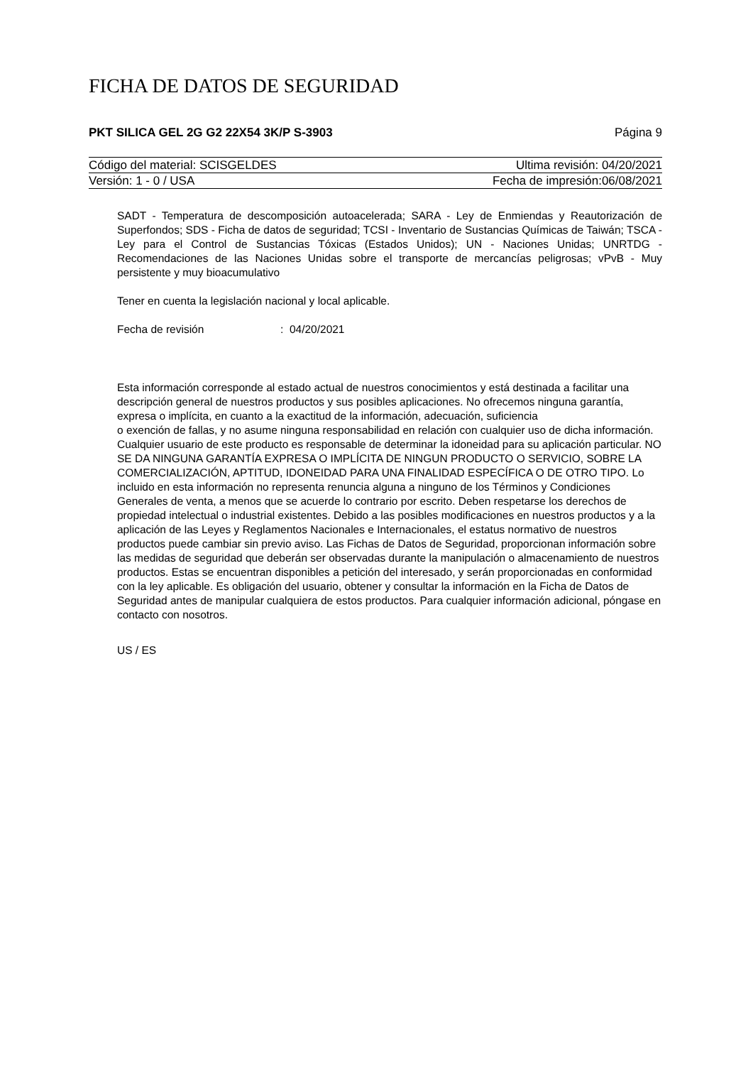FICHA DE DATOS DE SEGURIDAD
PKT SILICA GEL 2G G2 22X54 3K/P S-3903 Página 9
Código del material: SCISGELDES Ultima revisión: 04/20/2021
Versión: 1 - 0 / USA Fecha de impresión:06/08/2021
SADT - Temperatura de descomposición autoacelerada; SARA - Ley de Enmiendas y Reautorización de Superfondos; SDS - Ficha de datos de seguridad; TCSI - Inventario de Sustancias Químicas de Taiwán; TSCA - Ley para el Control de Sustancias Tóxicas (Estados Unidos); UN - Naciones Unidas; UNRTDG - Recomendaciones de las Naciones Unidas sobre el transporte de mercancías peligrosas; vPvB - Muy persistente y muy bioacumulativo
Tener en cuenta la legislación nacional y local aplicable.
Fecha de revisión: 04/20/2021
Esta información corresponde al estado actual de nuestros conocimientos y está destinada a facilitar una descripción general de nuestros productos y sus posibles aplicaciones. No ofrecemos ninguna garantía, expresa o implícita, en cuanto a la exactitud de la información, adecuación, suficiencia
o exención de fallas, y no asume ninguna responsabilidad en relación con cualquier uso de dicha información.
Cualquier usuario de este producto es responsable de determinar la idoneidad para su aplicación particular. NO SE DA NINGUNA GARANTÍA EXPRESA O IMPLÍCITA DE NINGUN PRODUCTO O SERVICIO, SOBRE LA COMERCIALIZACIÓN, APTITUD, IDONEIDAD PARA UNA FINALIDAD ESPECÍFICA O DE OTRO TIPO. Lo incluido en esta información no representa renuncia alguna a ninguno de los Términos y Condiciones Generales de venta, a menos que se acuerde lo contrario por escrito. Deben respetarse los derechos de propiedad intelectual o industrial existentes. Debido a las posibles modificaciones en nuestros productos y a la aplicación de las Leyes y Reglamentos Nacionales e Internacionales, el estatus normativo de nuestros productos puede cambiar sin previo aviso. Las Fichas de Datos de Seguridad, proporcionan información sobre las medidas de seguridad que deberán ser observadas durante la manipulación o almacenamiento de nuestros productos. Estas se encuentran disponibles a petición del interesado, y serán proporcionadas en conformidad con la ley aplicable. Es obligación del usuario, obtener y consultar la información en la Ficha de Datos de Seguridad antes de manipular cualquiera de estos productos. Para cualquier información adicional, póngase en contacto con nosotros.
US / ES